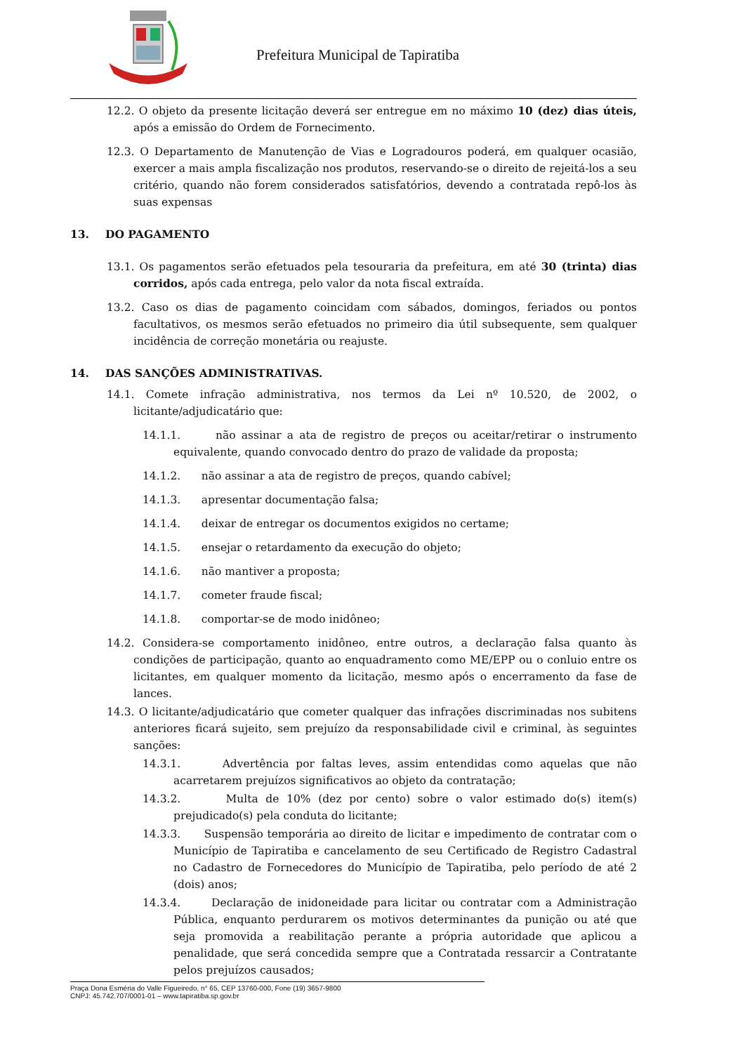Prefeitura Municipal de Tapiratiba
12.2. O objeto da presente licitação deverá ser entregue em no máximo 10 (dez) dias úteis, após a emissão do Ordem de Fornecimento.
12.3. O Departamento de Manutenção de Vias e Logradouros poderá, em qualquer ocasião, exercer a mais ampla fiscalização nos produtos, reservando-se o direito de rejeitá-los a seu critério, quando não forem considerados satisfatórios, devendo a contratada repô-los às suas expensas
13. DO PAGAMENTO
13.1. Os pagamentos serão efetuados pela tesouraria da prefeitura, em até 30 (trinta) dias corridos, após cada entrega, pelo valor da nota fiscal extraída.
13.2. Caso os dias de pagamento coincidam com sábados, domingos, feriados ou pontos facultativos, os mesmos serão efetuados no primeiro dia útil subsequente, sem qualquer incidência de correção monetária ou reajuste.
14. DAS SANÇÕES ADMINISTRATIVAS.
14.1. Comete infração administrativa, nos termos da Lei nº 10.520, de 2002, o licitante/adjudicatário que:
14.1.1. não assinar a ata de registro de preços ou aceitar/retirar o instrumento equivalente, quando convocado dentro do prazo de validade da proposta;
14.1.2. não assinar a ata de registro de preços, quando cabível;
14.1.3. apresentar documentação falsa;
14.1.4. deixar de entregar os documentos exigidos no certame;
14.1.5. ensejar o retardamento da execução do objeto;
14.1.6. não mantiver a proposta;
14.1.7. cometer fraude fiscal;
14.1.8. comportar-se de modo inidôneo;
14.2. Considera-se comportamento inidôneo, entre outros, a declaração falsa quanto às condições de participação, quanto ao enquadramento como ME/EPP ou o conluio entre os licitantes, em qualquer momento da licitação, mesmo após o encerramento da fase de lances.
14.3. O licitante/adjudicatário que cometer qualquer das infrações discriminadas nos subitens anteriores ficará sujeito, sem prejuízo da responsabilidade civil e criminal, às seguintes sanções:
14.3.1. Advertência por faltas leves, assim entendidas como aquelas que não acarretarem prejuízos significativos ao objeto da contratação;
14.3.2. Multa de 10% (dez por cento) sobre o valor estimado do(s) item(s) prejudicado(s) pela conduta do licitante;
14.3.3. Suspensão temporária ao direito de licitar e impedimento de contratar com o Município de Tapiratiba e cancelamento de seu Certificado de Registro Cadastral no Cadastro de Fornecedores do Município de Tapiratiba, pelo período de até 2 (dois) anos;
14.3.4. Declaração de inidoneidade para licitar ou contratar com a Administração Pública, enquanto perdurarem os motivos determinantes da punição ou até que seja promovida a reabilitação perante a própria autoridade que aplicou a penalidade, que será concedida sempre que a Contratada ressarcir a Contratante pelos prejuízos causados;
Praça Dona Esméria do Valle Figueiredo, n° 65, CEP 13760-000, Fone (19) 3657-9800
CNPJ: 45.742.707/0001-01 – www.tapiratiba.sp.gov.br